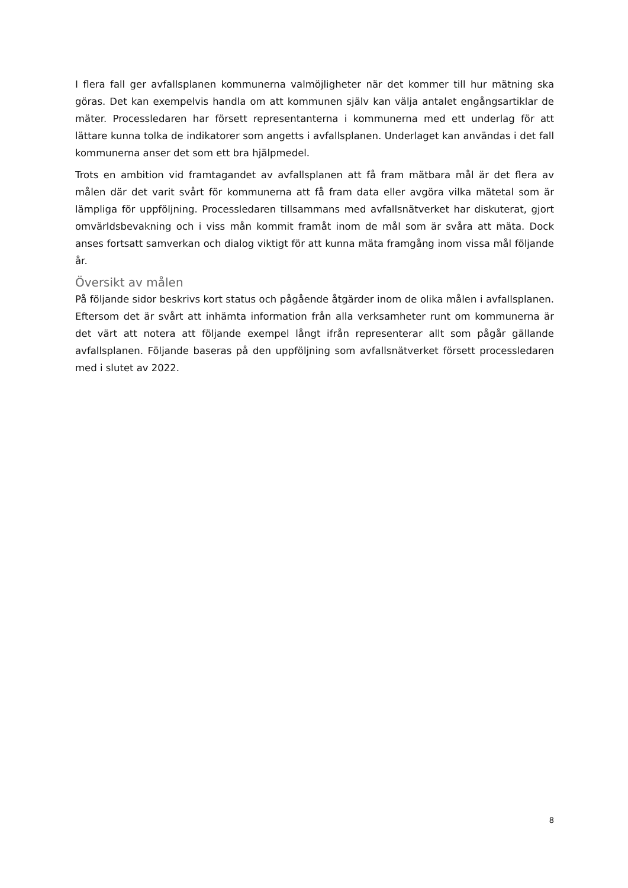I flera fall ger avfallsplanen kommunerna valmöjligheter när det kommer till hur mätning ska göras. Det kan exempelvis handla om att kommunen själv kan välja antalet engångsartiklar de mäter. Processledaren har försett representanterna i kommunerna med ett underlag för att lättare kunna tolka de indikatorer som angetts i avfallsplanen. Underlaget kan användas i det fall kommunerna anser det som ett bra hjälpmedel.
Trots en ambition vid framtagandet av avfallsplanen att få fram mätbara mål är det flera av målen där det varit svårt för kommunerna att få fram data eller avgöra vilka mätetal som är lämpliga för uppföljning. Processledaren tillsammans med avfallsnätverket har diskuterat, gjort omvärldsbevakning och i viss mån kommit framåt inom de mål som är svåra att mäta. Dock anses fortsatt samverkan och dialog viktigt för att kunna mäta framgång inom vissa mål följande år.
Översikt av målen
På följande sidor beskrivs kort status och pågående åtgärder inom de olika målen i avfallsplanen. Eftersom det är svårt att inhämta information från alla verksamheter runt om kommunerna är det värt att notera att följande exempel långt ifrån representerar allt som pågår gällande avfallsplanen. Följande baseras på den uppföljning som avfallsnätverket försett processledaren med i slutet av 2022.
8